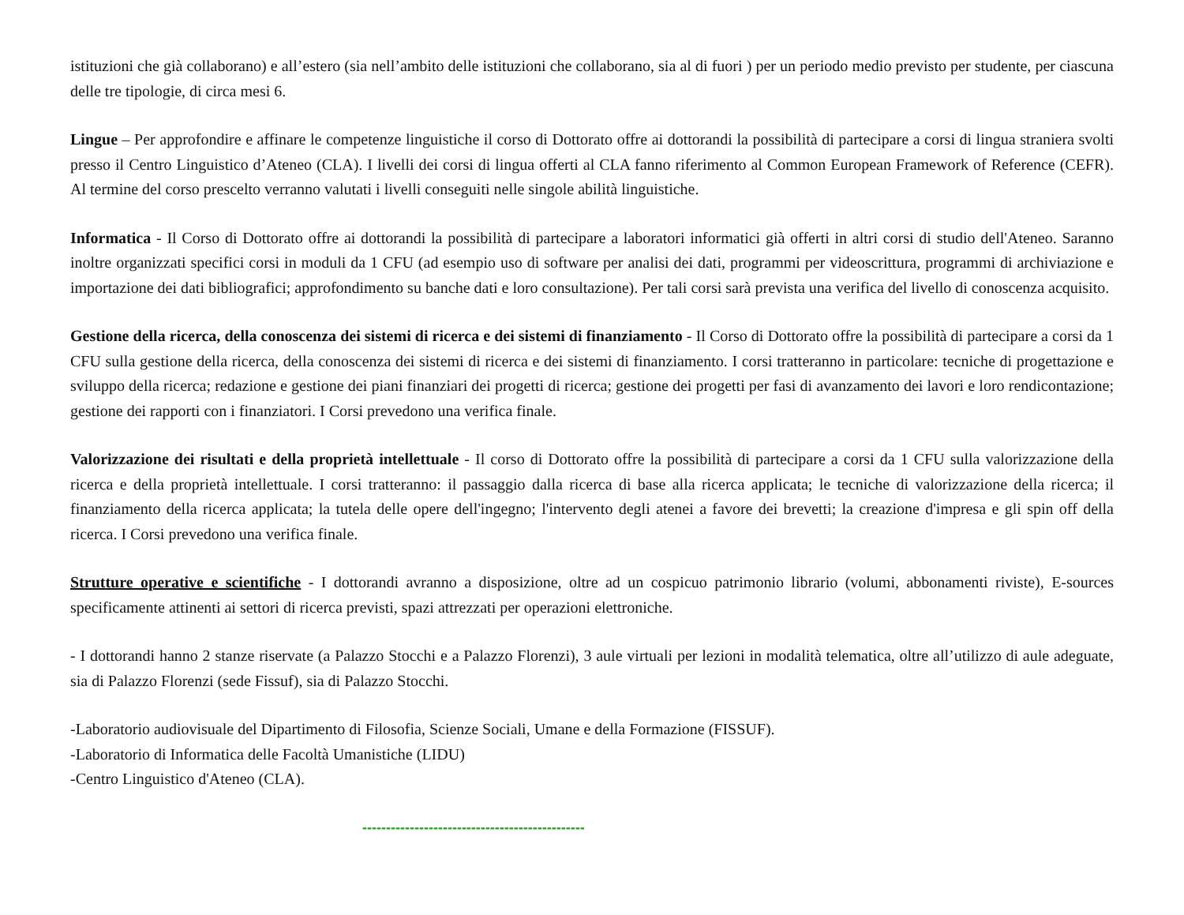istituzioni che già collaborano) e all’estero (sia nell’ambito delle istituzioni che collaborano, sia al di fuori ) per un periodo medio previsto per studente, per ciascuna delle tre tipologie, di circa mesi 6.
Lingue – Per approfondire e affinare le competenze linguistiche il corso di Dottorato offre ai dottorandi la possibilità di partecipare a corsi di lingua straniera svolti presso il Centro Linguistico d’Ateneo (CLA). I livelli dei corsi di lingua offerti al CLA fanno riferimento al Common European Framework of Reference (CEFR). Al termine del corso prescelto verranno valutati i livelli conseguiti nelle singole abilità linguistiche.
Informatica - Il Corso di Dottorato offre ai dottorandi la possibilità di partecipare a laboratori informatici già offerti in altri corsi di studio dell'Ateneo. Saranno inoltre organizzati specifici corsi in moduli da 1 CFU (ad esempio uso di software per analisi dei dati, programmi per videoscrittura, programmi di archiviazione e importazione dei dati bibliografici; approfondimento su banche dati e loro consultazione). Per tali corsi sarà prevista una verifica del livello di conoscenza acquisito.
Gestione della ricerca, della conoscenza dei sistemi di ricerca e dei sistemi di finanziamento - Il Corso di Dottorato offre la possibilità di partecipare a corsi da 1 CFU sulla gestione della ricerca, della conoscenza dei sistemi di ricerca e dei sistemi di finanziamento. I corsi tratteranno in particolare: tecniche di progettazione e sviluppo della ricerca; redazione e gestione dei piani finanziari dei progetti di ricerca; gestione dei progetti per fasi di avanzamento dei lavori e loro rendicontazione; gestione dei rapporti con i finanziatori. I Corsi prevedono una verifica finale.
Valorizzazione dei risultati e della proprietà intellettuale - Il corso di Dottorato offre la possibilità di partecipare a corsi da 1 CFU sulla valorizzazione della ricerca e della proprietà intellettuale. I corsi tratteranno: il passaggio dalla ricerca di base alla ricerca applicata; le tecniche di valorizzazione della ricerca; il finanziamento della ricerca applicata; la tutela delle opere dell'ingegno; l'intervento degli atenei a favore dei brevetti; la creazione d'impresa e gli spin off della ricerca. I Corsi prevedono una verifica finale.
Strutture operative e scientifiche - I dottorandi avranno a disposizione, oltre ad un cospicuo patrimonio librario (volumi, abbonamenti riviste), E-sources specificamente attinenti ai settori di ricerca previsti, spazi attrezzati per operazioni elettroniche.
- I dottorandi hanno 2 stanze riservate (a Palazzo Stocchi e a Palazzo Florenzi), 3 aule virtuali per lezioni in modalità telematica, oltre all’utilizzo di aule adeguate, sia di Palazzo Florenzi (sede Fissuf), sia di Palazzo Stocchi.
-Laboratorio audiovisuale del Dipartimento di Filosofia, Scienze Sociali, Umane e della Formazione (FISSUF).
-Laboratorio di Informatica delle Facoltà Umanistiche (LIDU)
-Centro Linguistico d'Ateneo (CLA).
-----------------------------------------------